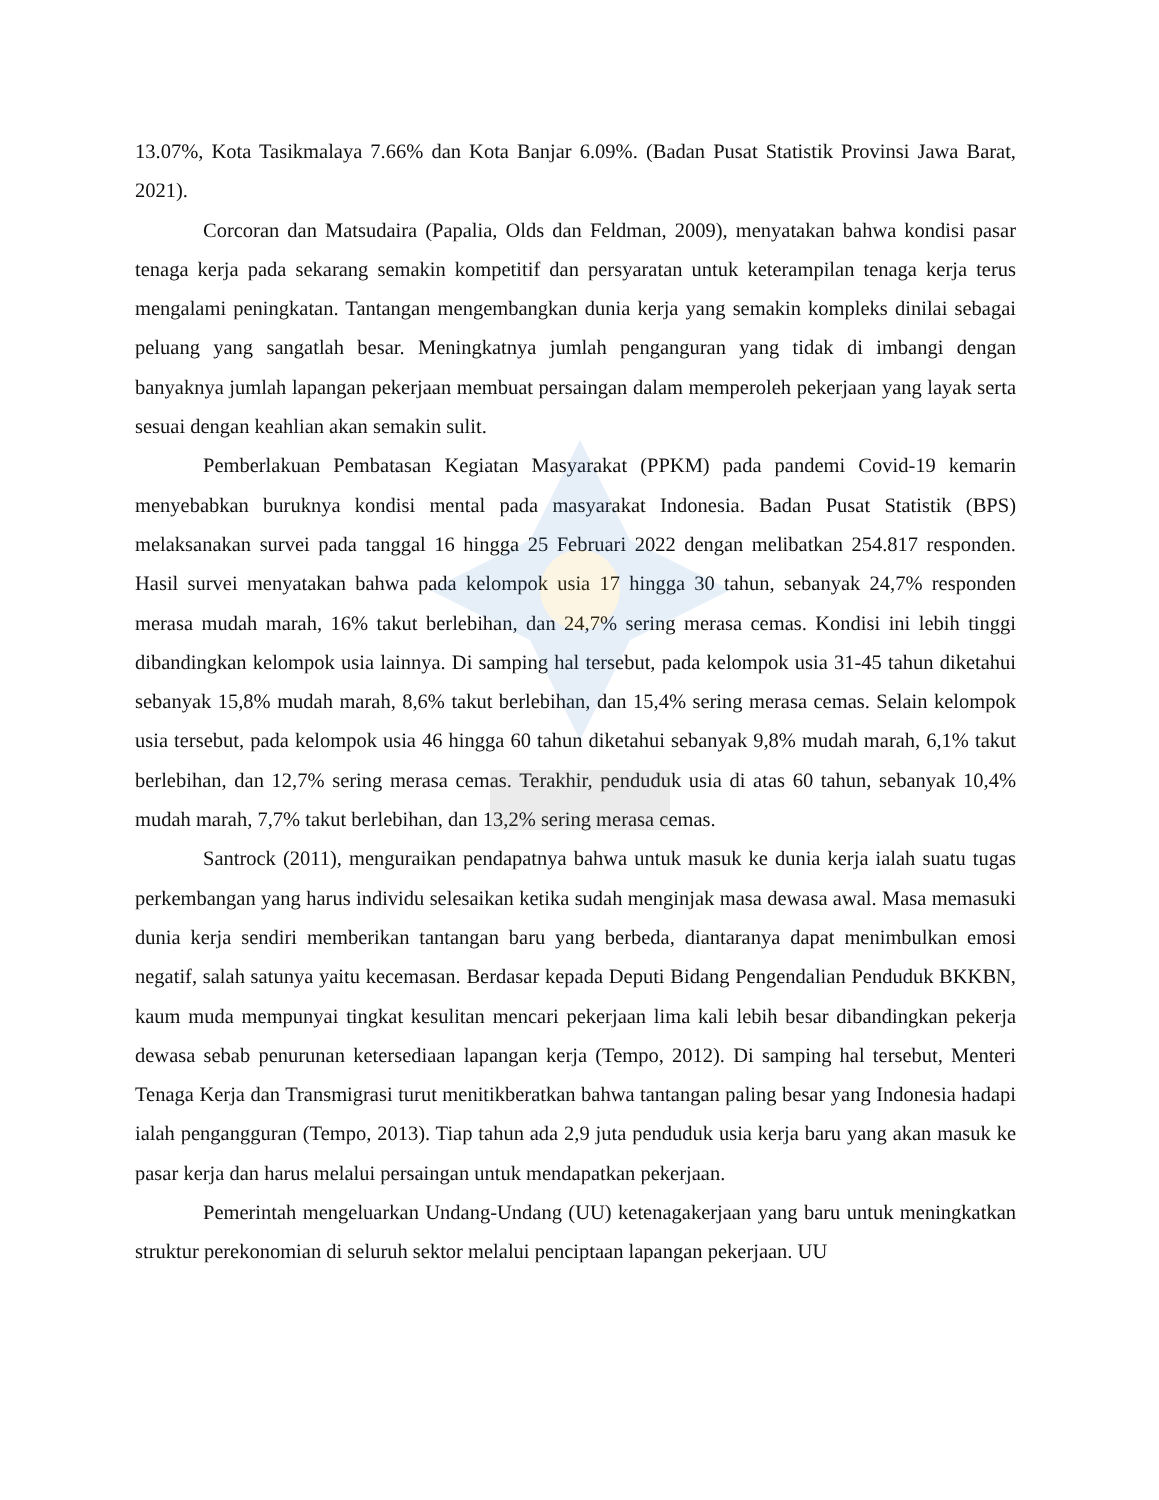13.07%, Kota Tasikmalaya 7.66% dan Kota Banjar 6.09%. (Badan Pusat Statistik Provinsi Jawa Barat, 2021).
Corcoran dan Matsudaira (Papalia, Olds dan Feldman, 2009), menyatakan bahwa kondisi pasar tenaga kerja pada sekarang semakin kompetitif dan persyaratan untuk keterampilan tenaga kerja terus mengalami peningkatan. Tantangan mengembangkan dunia kerja yang semakin kompleks dinilai sebagai peluang yang sangatlah besar. Meningkatnya jumlah penganguran yang tidak di imbangi dengan banyaknya jumlah lapangan pekerjaan membuat persaingan dalam memperoleh pekerjaan yang layak serta sesuai dengan keahlian akan semakin sulit.
Pemberlakuan Pembatasan Kegiatan Masyarakat (PPKM) pada pandemi Covid-19 kemarin menyebabkan buruknya kondisi mental pada masyarakat Indonesia. Badan Pusat Statistik (BPS) melaksanakan survei pada tanggal 16 hingga 25 Februari 2022 dengan melibatkan 254.817 responden. Hasil survei menyatakan bahwa pada kelompok usia 17 hingga 30 tahun, sebanyak 24,7% responden merasa mudah marah, 16% takut berlebihan, dan 24,7% sering merasa cemas. Kondisi ini lebih tinggi dibandingkan kelompok usia lainnya. Di samping hal tersebut, pada kelompok usia 31-45 tahun diketahui sebanyak 15,8% mudah marah, 8,6% takut berlebihan, dan 15,4% sering merasa cemas. Selain kelompok usia tersebut, pada kelompok usia 46 hingga 60 tahun diketahui sebanyak 9,8% mudah marah, 6,1% takut berlebihan, dan 12,7% sering merasa cemas. Terakhir, penduduk usia di atas 60 tahun, sebanyak 10,4% mudah marah, 7,7% takut berlebihan, dan 13,2% sering merasa cemas.
Santrock (2011), menguraikan pendapatnya bahwa untuk masuk ke dunia kerja ialah suatu tugas perkembangan yang harus individu selesaikan ketika sudah menginjak masa dewasa awal. Masa memasuki dunia kerja sendiri memberikan tantangan baru yang berbeda, diantaranya dapat menimbulkan emosi negatif, salah satunya yaitu kecemasan. Berdasar kepada Deputi Bidang Pengendalian Penduduk BKKBN, kaum muda mempunyai tingkat kesulitan mencari pekerjaan lima kali lebih besar dibandingkan pekerja dewasa sebab penurunan ketersediaan lapangan kerja (Tempo, 2012). Di samping hal tersebut, Menteri Tenaga Kerja dan Transmigrasi turut menitikberatkan bahwa tantangan paling besar yang Indonesia hadapi ialah pengangguran (Tempo, 2013). Tiap tahun ada 2,9 juta penduduk usia kerja baru yang akan masuk ke pasar kerja dan harus melalui persaingan untuk mendapatkan pekerjaan.
Pemerintah mengeluarkan Undang-Undang (UU) ketenagakerjaan yang baru untuk meningkatkan struktur perekonomian di seluruh sektor melalui penciptaan lapangan pekerjaan. UU